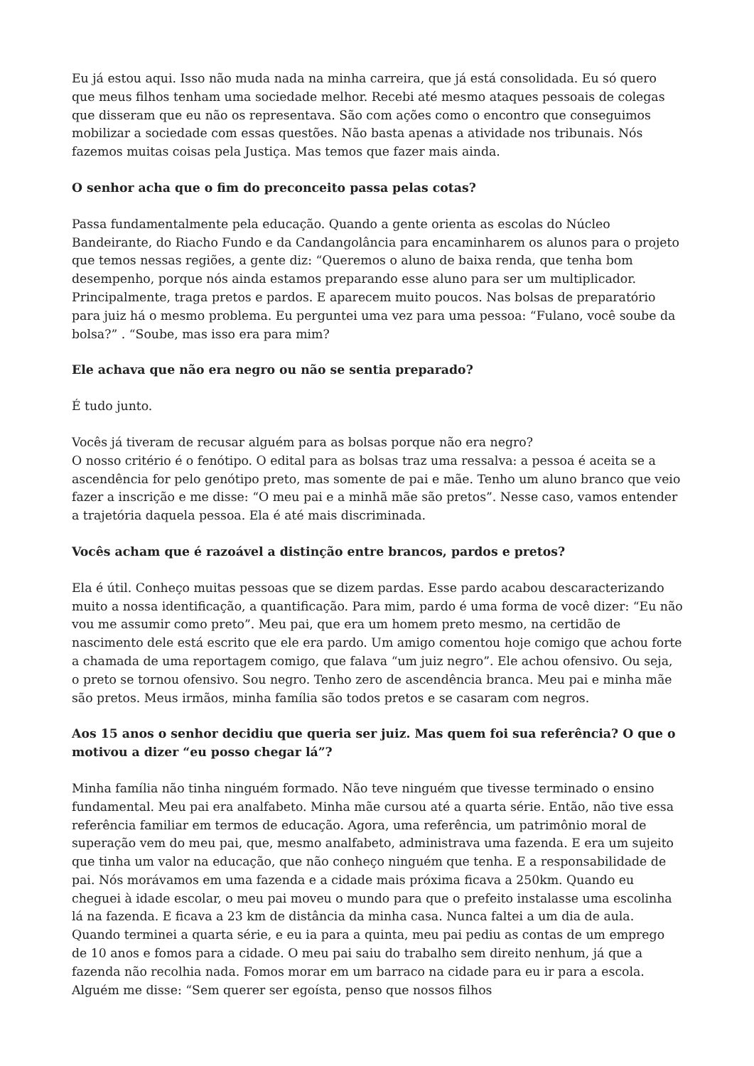Eu já estou aqui. Isso não muda nada na minha carreira, que já está consolidada. Eu só quero que meus filhos tenham uma sociedade melhor. Recebi até mesmo ataques pessoais de colegas que disseram que eu não os representava. São com ações como o encontro que conseguimos mobilizar a sociedade com essas questões. Não basta apenas a atividade nos tribunais. Nós fazemos muitas coisas pela Justiça. Mas temos que fazer mais ainda.
O senhor acha que o fim do preconceito passa pelas cotas?
Passa fundamentalmente pela educação. Quando a gente orienta as escolas do Núcleo Bandeirante, do Riacho Fundo e da Candangolância para encaminharem os alunos para o projeto que temos nessas regiões, a gente diz: “Queremos o aluno de baixa renda, que tenha bom desempenho, porque nós ainda estamos preparando esse aluno para ser um multiplicador. Principalmente, traga pretos e pardos. E aparecem muito poucos. Nas bolsas de preparatório para juiz há o mesmo problema. Eu perguntei uma vez para uma pessoa: “Fulano, você soube da bolsa?” . “Soube, mas isso era para mim?
Ele achava que não era negro ou não se sentia preparado?
É tudo junto.
Vocês já tiveram de recusar alguém para as bolsas porque não era negro?
O nosso critério é o fenótipo. O edital para as bolsas traz uma ressalva: a pessoa é aceita se a ascendência for pelo genótipo preto, mas somente de pai e mãe. Tenho um aluno branco que veio fazer a inscrição e me disse: “O meu pai e a minhã mãe são pretos”. Nesse caso, vamos entender a trajetória daquela pessoa. Ela é até mais discriminada.
Vocês acham que é razoável a distinção entre brancos, pardos e pretos?
Ela é útil. Conheço muitas pessoas que se dizem pardas. Esse pardo acabou descaracterizando muito a nossa identificação, a quantificação. Para mim, pardo é uma forma de você dizer: “Eu não vou me assumir como preto”. Meu pai, que era um homem preto mesmo, na certidão de nascimento dele está escrito que ele era pardo. Um amigo comentou hoje comigo que achou forte a chamada de uma reportagem comigo, que falava “um juiz negro”. Ele achou ofensivo. Ou seja, o preto se tornou ofensivo. Sou negro. Tenho zero de ascendência branca. Meu pai e minha mãe são pretos. Meus irmãos, minha família são todos pretos e se casaram com negros.
Aos 15 anos o senhor decidiu que queria ser juiz. Mas quem foi sua referência? O que o motivou a dizer “eu posso chegar lá”?
Minha família não tinha ninguém formado. Não teve ninguém que tivesse terminado o ensino fundamental. Meu pai era analfabeto. Minha mãe cursou até a quarta série. Então, não tive essa referência familiar em termos de educação. Agora, uma referência, um patrimônio moral de superação vem do meu pai, que, mesmo analfabeto, administrava uma fazenda. E era um sujeito que tinha um valor na educação, que não conheço ninguém que tenha. E a responsabilidade de pai. Nós morávamos em uma fazenda e a cidade mais próxima ficava a 250km. Quando eu cheguei à idade escolar, o meu pai moveu o mundo para que o prefeito instalasse uma escolinha lá na fazenda. E ficava a 23 km de distância da minha casa. Nunca faltei a um dia de aula. Quando terminei a quarta série, e eu ia para a quinta, meu pai pediu as contas de um emprego de 10 anos e fomos para a cidade. O meu pai saiu do trabalho sem direito nenhum, já que a fazenda não recolhia nada. Fomos morar em um barraco na cidade para eu ir para a escola. Alguém me disse: “Sem querer ser egoísta, penso que nossos filhos